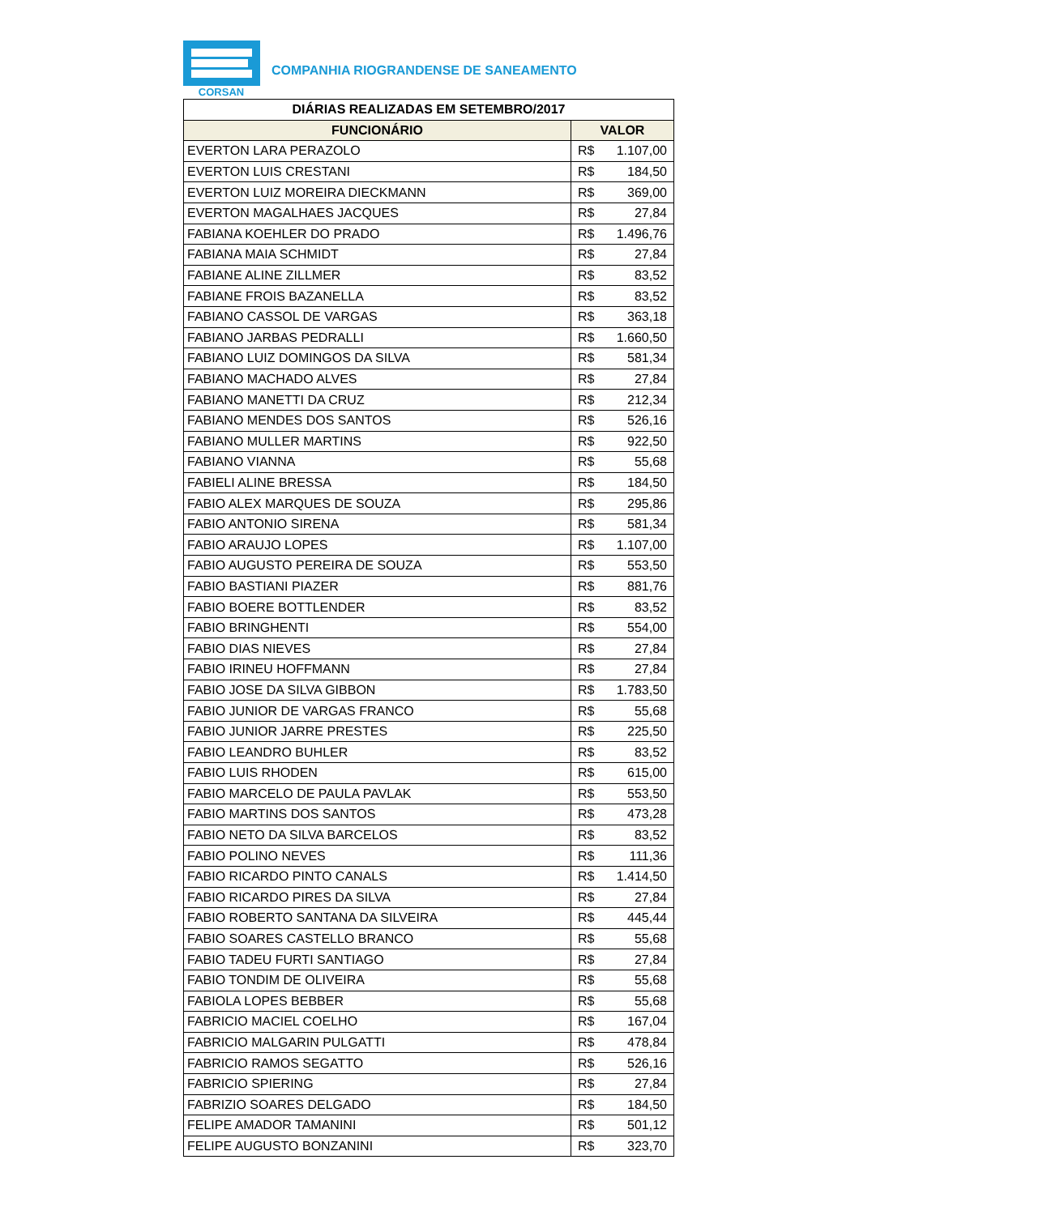CORSAN
COMPANHIA RIOGRANDENSE DE SANEAMENTO
| DIÁRIAS REALIZADAS EM SETEMBRO/2017 | |
| --- | --- |
| FUNCIONÁRIO | VALOR |
| EVERTON LARA PERAZOLO | R$ 1.107,00 |
| EVERTON LUIS CRESTANI | R$ 184,50 |
| EVERTON LUIZ MOREIRA DIECKMANN | R$ 369,00 |
| EVERTON MAGALHAES JACQUES | R$ 27,84 |
| FABIANA KOEHLER DO PRADO | R$ 1.496,76 |
| FABIANA MAIA SCHMIDT | R$ 27,84 |
| FABIANE ALINE ZILLMER | R$ 83,52 |
| FABIANE FROIS BAZANELLA | R$ 83,52 |
| FABIANO CASSOL DE VARGAS | R$ 363,18 |
| FABIANO JARBAS PEDRALLI | R$ 1.660,50 |
| FABIANO LUIZ DOMINGOS DA SILVA | R$ 581,34 |
| FABIANO MACHADO ALVES | R$ 27,84 |
| FABIANO MANETTI DA CRUZ | R$ 212,34 |
| FABIANO MENDES DOS SANTOS | R$ 526,16 |
| FABIANO MULLER MARTINS | R$ 922,50 |
| FABIANO VIANNA | R$ 55,68 |
| FABIELI ALINE BRESSA | R$ 184,50 |
| FABIO ALEX MARQUES DE SOUZA | R$ 295,86 |
| FABIO ANTONIO SIRENA | R$ 581,34 |
| FABIO ARAUJO LOPES | R$ 1.107,00 |
| FABIO AUGUSTO PEREIRA DE SOUZA | R$ 553,50 |
| FABIO BASTIANI PIAZER | R$ 881,76 |
| FABIO BOERE BOTTLENDER | R$ 83,52 |
| FABIO BRINGHENTI | R$ 554,00 |
| FABIO DIAS NIEVES | R$ 27,84 |
| FABIO IRINEU HOFFMANN | R$ 27,84 |
| FABIO JOSE DA SILVA GIBBON | R$ 1.783,50 |
| FABIO JUNIOR DE VARGAS FRANCO | R$ 55,68 |
| FABIO JUNIOR JARRE PRESTES | R$ 225,50 |
| FABIO LEANDRO BUHLER | R$ 83,52 |
| FABIO LUIS RHODEN | R$ 615,00 |
| FABIO MARCELO DE PAULA PAVLAK | R$ 553,50 |
| FABIO MARTINS DOS SANTOS | R$ 473,28 |
| FABIO NETO DA SILVA BARCELOS | R$ 83,52 |
| FABIO POLINO NEVES | R$ 111,36 |
| FABIO RICARDO PINTO CANALS | R$ 1.414,50 |
| FABIO RICARDO PIRES DA SILVA | R$ 27,84 |
| FABIO ROBERTO SANTANA DA SILVEIRA | R$ 445,44 |
| FABIO SOARES CASTELLO BRANCO | R$ 55,68 |
| FABIO TADEU FURTI SANTIAGO | R$ 27,84 |
| FABIO TONDIM DE OLIVEIRA | R$ 55,68 |
| FABIOLA LOPES BEBBER | R$ 55,68 |
| FABRICIO MACIEL COELHO | R$ 167,04 |
| FABRICIO MALGARIN PULGATTI | R$ 478,84 |
| FABRICIO RAMOS SEGATTO | R$ 526,16 |
| FABRICIO SPIERING | R$ 27,84 |
| FABRIZIO SOARES DELGADO | R$ 184,50 |
| FELIPE AMADOR TAMANINI | R$ 501,12 |
| FELIPE AUGUSTO BONZANINI | R$ 323,70 |